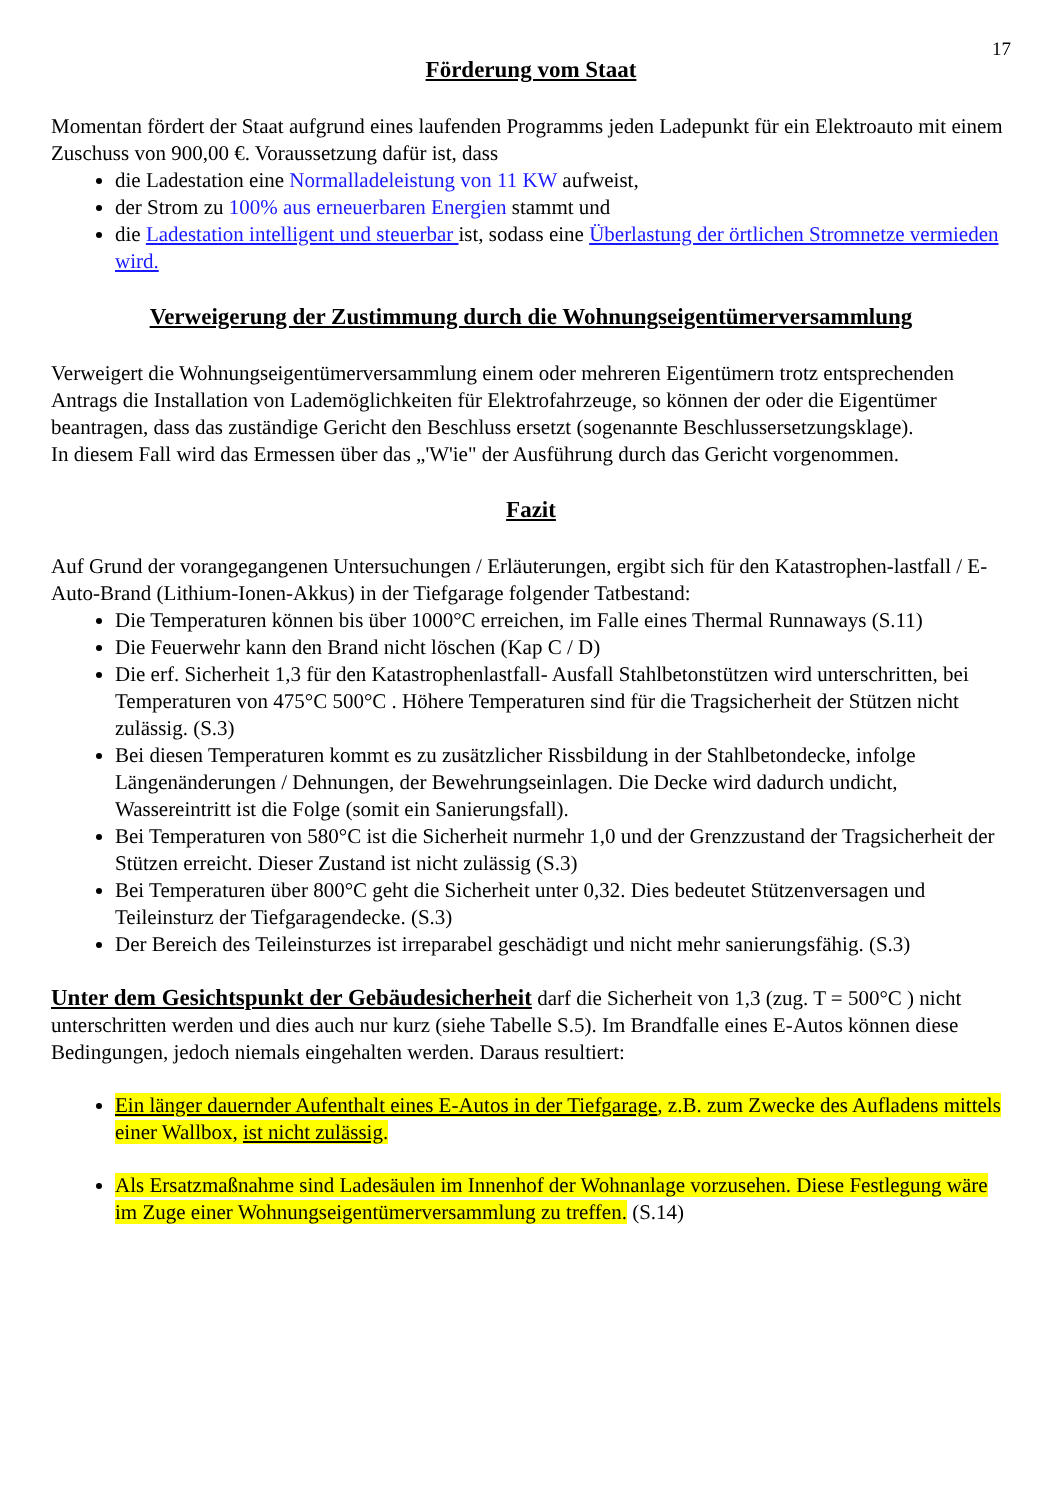17
Förderung vom Staat
Momentan fördert der Staat aufgrund eines laufenden Programms jeden Ladepunkt für ein Elektroauto mit einem Zuschuss von 900,00 €. Voraussetzung dafür ist, dass
die Ladestation eine Normalladeleistung von 11 KW aufweist,
der Strom zu 100% aus erneuerbaren Energien stammt und
die Ladestation intelligent und steuerbar ist, sodass eine Überlastung der örtlichen Stromnetze vermieden wird.
Verweigerung der Zustimmung durch die Wohnungseigentümerversammlung
Verweigert die Wohnungseigentümerversammlung einem oder mehreren Eigentümern trotz entsprechenden Antrags die Installation von Lademöglichkeiten für Elektrofahrzeuge, so können der oder die Eigentümer beantragen, dass das zuständige Gericht den Beschluss ersetzt (sogenannte Beschlussersetzungsklage).
In diesem Fall wird das Ermessen über das „'W'ie" der Ausführung durch das Gericht vorgenommen.
Fazit
Auf Grund der vorangegangenen Untersuchungen / Erläuterungen, ergibt sich für den Katastrophen-lastfall / E-Auto-Brand (Lithium-Ionen-Akkus) in der Tiefgarage folgender Tatbestand:
Die Temperaturen können bis über 1000°C erreichen, im Falle eines Thermal Runnaways (S.11)
Die Feuerwehr kann den Brand nicht löschen (Kap C / D)
Die erf. Sicherheit 1,3 für den Katastrophenlastfall- Ausfall Stahlbetonstützen wird unterschritten, bei Temperaturen von 475°C 500°C . Höhere Temperaturen sind für die Tragsicherheit der Stützen nicht zulässig. (S.3)
Bei diesen Temperaturen kommt es zu zusätzlicher Rissbildung in der Stahlbetondecke, infolge Längenänderungen / Dehnungen, der Bewehrungseinlagen. Die Decke wird dadurch undicht, Wassereintritt ist die Folge (somit ein Sanierungsfall).
Bei Temperaturen von 580°C ist die Sicherheit nurmehr 1,0 und der Grenzzustand der Tragsicherheit der Stützen erreicht. Dieser Zustand ist nicht zulässig (S.3)
Bei Temperaturen über 800°C geht die Sicherheit unter 0,32. Dies bedeutet Stützenversagen und Teileinsturz der Tiefgaragendecke. (S.3)
Der Bereich des Teileinsturzes ist irreparabel geschädigt und nicht mehr sanierungsfähig. (S.3)
Unter dem Gesichtspunkt der Gebäudesicherheit darf die Sicherheit von 1,3 (zug. T = 500°C ) nicht unterschritten werden und dies auch nur kurz (siehe Tabelle S.5). Im Brandfalle eines E-Autos können diese Bedingungen, jedoch niemals eingehalten werden. Daraus resultiert:
Ein länger dauernder Aufenthalt eines E-Autos in der Tiefgarage, z.B. zum Zwecke des Aufladens mittels einer Wallbox, ist nicht zulässig.
Als Ersatzmaßnahme sind Ladesäulen im Innenhof der Wohnanlage vorzusehen. Diese Festlegung wäre im Zuge einer Wohnungseigentümerversammlung zu treffen. (S.14)